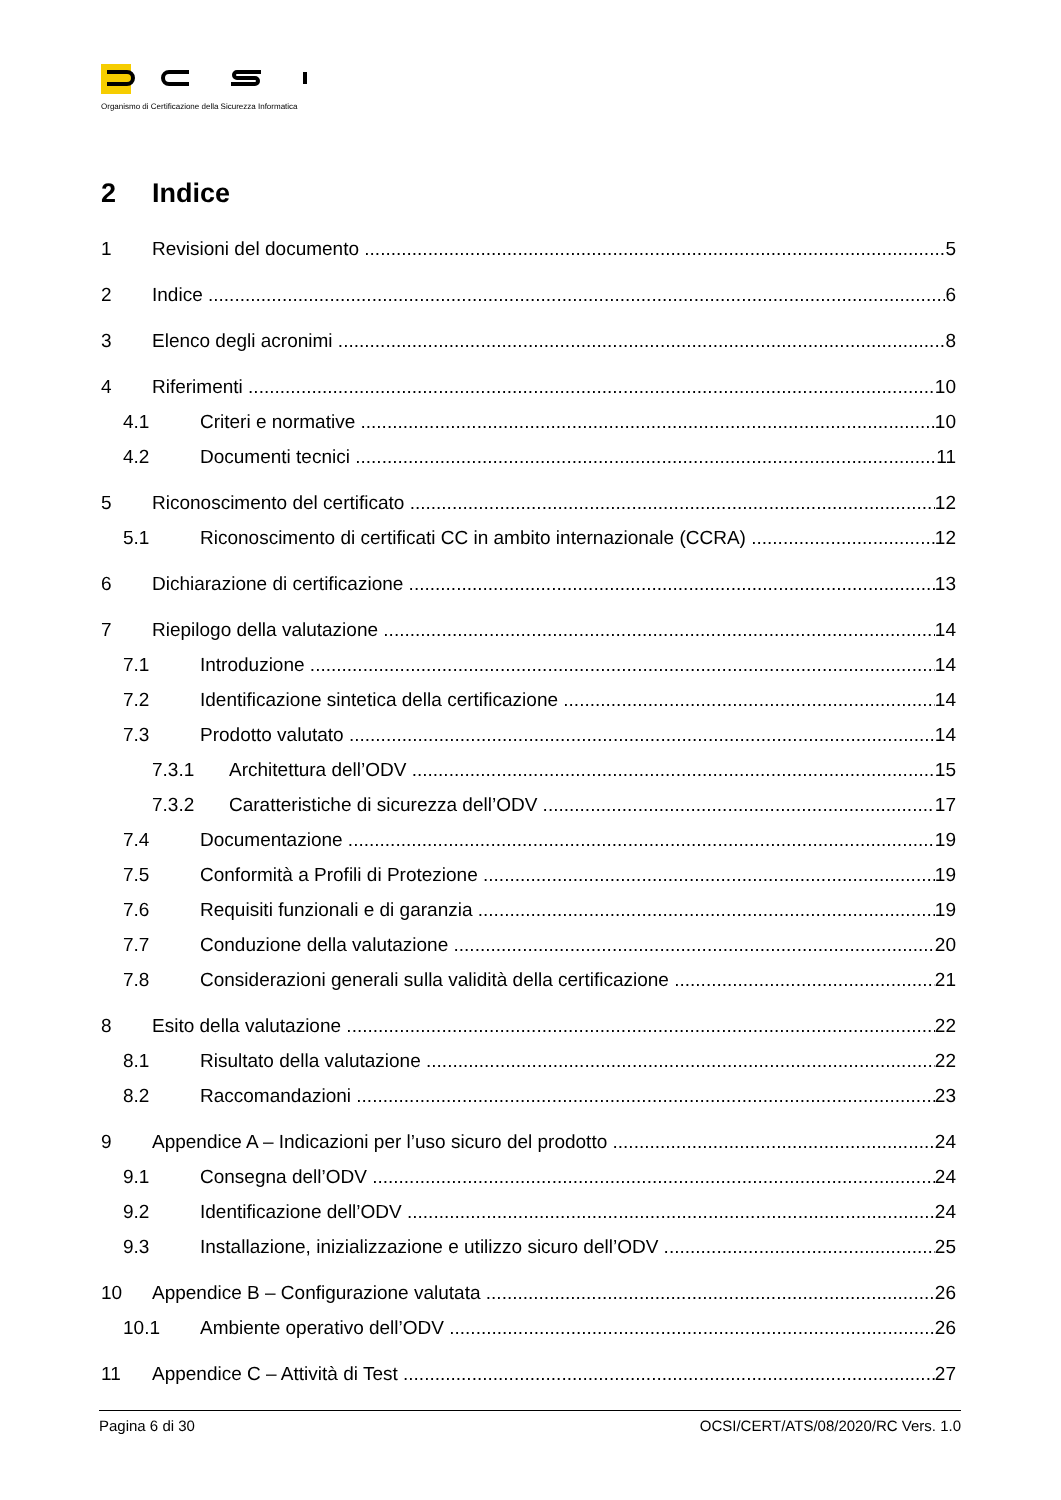Organismo di Certificazione della Sicurezza Informatica
2 Indice
1 Revisioni del documento 5
2 Indice 6
3 Elenco degli acronimi 8
4 Riferimenti 10
4.1 Criteri e normative 10
4.2 Documenti tecnici 11
5 Riconoscimento del certificato 12
5.1 Riconoscimento di certificati CC in ambito internazionale (CCRA) 12
6 Dichiarazione di certificazione 13
7 Riepilogo della valutazione 14
7.1 Introduzione 14
7.2 Identificazione sintetica della certificazione 14
7.3 Prodotto valutato 14
7.3.1 Architettura dell’ODV 15
7.3.2 Caratteristiche di sicurezza dell’ODV 17
7.4 Documentazione 19
7.5 Conformità a Profili di Protezione 19
7.6 Requisiti funzionali e di garanzia 19
7.7 Conduzione della valutazione 20
7.8 Considerazioni generali sulla validità della certificazione 21
8 Esito della valutazione 22
8.1 Risultato della valutazione 22
8.2 Raccomandazioni 23
9 Appendice A – Indicazioni per l’uso sicuro del prodotto 24
9.1 Consegna dell’ODV 24
9.2 Identificazione dell’ODV 24
9.3 Installazione, inizializzazione e utilizzo sicuro dell’ODV 25
10 Appendice B – Configurazione valutata 26
10.1 Ambiente operativo dell’ODV 26
11 Appendice C – Attività di Test 27
Pagina 6 di 30 OCSI/CERT/ATS/08/2020/RC Vers. 1.0